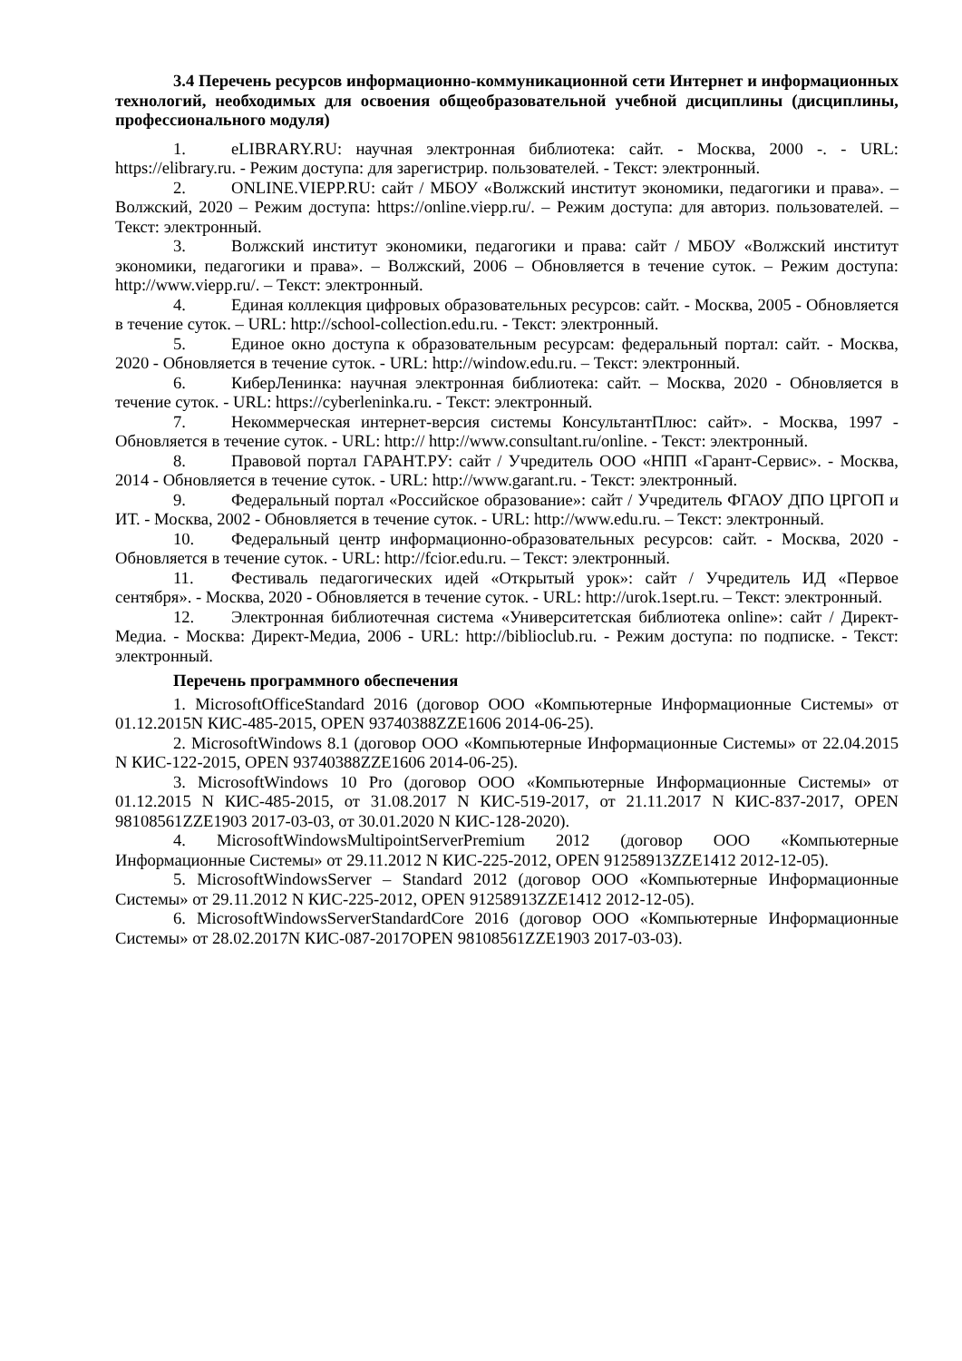3.4 Перечень ресурсов информационно-коммуникационной сети Интернет и информационных технологий, необходимых для освоения общеобразовательной учебной дисциплины (дисциплины, профессионального модуля)
1. eLIBRARY.RU: научная электронная библиотека: сайт. - Москва, 2000 -. - URL: https://elibrary.ru. - Режим доступа: для зарегистрир. пользователей. - Текст: электронный.
2. ONLINE.VIEPP.RU: сайт / МБОУ «Волжский институт экономики, педагогики и права». – Волжский, 2020 – Режим доступа: https://online.viepp.ru/. – Режим доступа: для авториз. пользователей. – Текст: электронный.
3. Волжский институт экономики, педагогики и права: сайт / МБОУ «Волжский институт экономики, педагогики и права». – Волжский, 2006 – Обновляется в течение суток. – Режим доступа: http://www.viepp.ru/. – Текст: электронный.
4. Единая коллекция цифровых образовательных ресурсов: сайт. - Москва, 2005 - Обновляется в течение суток. – URL: http://school-collection.edu.ru. - Текст: электронный.
5. Единое окно доступа к образовательным ресурсам: федеральный портал: сайт. - Москва, 2020 - Обновляется в течение суток. - URL: http://window.edu.ru. – Текст: электронный.
6. КиберЛенинка: научная электронная библиотека: сайт. – Москва, 2020 - Обновляется в течение суток. - URL: https://cyberleninka.ru. - Текст: электронный.
7. Некоммерческая интернет-версия системы КонсультантПлюс: сайт». - Москва, 1997 - Обновляется в течение суток. - URL: http:// http://www.consultant.ru/online. - Текст: электронный.
8. Правовой портал ГАРАНТ.РУ: сайт / Учредитель ООО «НПП «Гарант-Сервис». - Москва, 2014 - Обновляется в течение суток. - URL: http://www.garant.ru. - Текст: электронный.
9. Федеральный портал «Российское образование»: сайт / Учредитель ФГАОУ ДПО ЦРГОП и ИТ. - Москва, 2002 - Обновляется в течение суток. - URL: http://www.edu.ru. – Текст: электронный.
10. Федеральный центр информационно-образовательных ресурсов: сайт. - Москва, 2020 - Обновляется в течение суток. - URL: http://fcior.edu.ru. – Текст: электронный.
11. Фестиваль педагогических идей «Открытый урок»: сайт / Учредитель ИД «Первое сентября». - Москва, 2020 - Обновляется в течение суток. - URL: http://urok.1sept.ru. – Текст: электронный.
12. Электронная библиотечная система «Университетская библиотека online»: сайт / Директ-Медиа. - Москва: Директ-Медиа, 2006 - URL: http://biblioclub.ru. - Режим доступа: по подписке. - Текст: электронный.
Перечень программного обеспечения
1. MicrosoftOfficeStandard 2016 (договор ООО «Компьютерные Информационные Системы» от 01.12.2015N КИС-485-2015, OPEN 93740388ZZE1606 2014-06-25).
2. MicrosoftWindows 8.1 (договор ООО «Компьютерные Информационные Системы» от 22.04.2015 N КИС-122-2015, OPEN 93740388ZZE1606 2014-06-25).
3. MicrosoftWindows 10 Pro (договор ООО «Компьютерные Информационные Системы» от 01.12.2015 N КИС-485-2015, от 31.08.2017 N КИС-519-2017, от 21.11.2017 N КИС-837-2017, OPEN 98108561ZZE1903 2017-03-03, от 30.01.2020 N КИС-128-2020).
4. MicrosoftWindowsMultipointServerPremium 2012 (договор ООО «Компьютерные Информационные Системы» от 29.11.2012 N КИС-225-2012, OPEN 91258913ZZE1412 2012-12-05).
5. MicrosoftWindowsServer – Standard 2012 (договор ООО «Компьютерные Информационные Системы» от 29.11.2012 N КИС-225-2012, OPEN 91258913ZZE1412 2012-12-05).
6. MicrosoftWindowsServerStandardCore 2016 (договор ООО «Компьютерные Информационные Системы» от 28.02.2017N КИС-087-2017OPEN 98108561ZZE1903 2017-03-03).